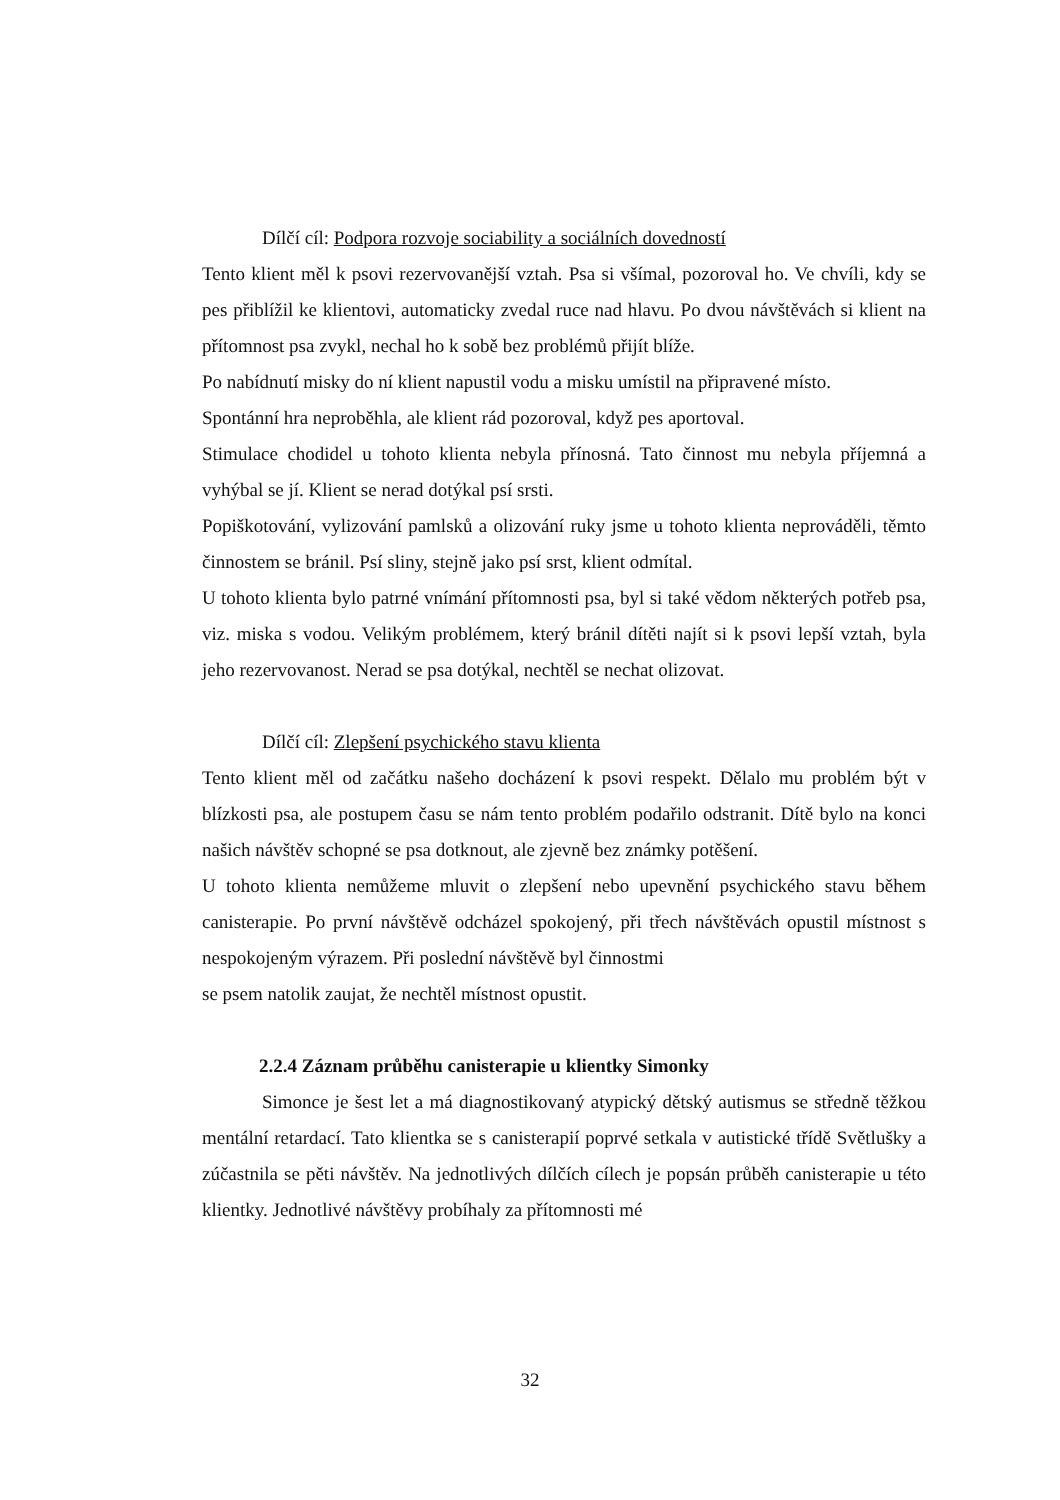Dílčí cíl: Podpora rozvoje sociability a sociálních dovedností
Tento klient měl k psovi rezervovanější vztah. Psa si všímal, pozoroval ho. Ve chvíli, kdy se pes přiblížil ke klientovi, automaticky zvedal ruce nad hlavu. Po dvou návštěvách si klient na přítomnost psa zvykl, nechal ho k sobě bez problémů přijít blíže.
Po nabídnutí misky do ní klient napustil vodu a misku umístil na připravené místo.
Spontánní hra neproběhla, ale klient rád pozoroval, když pes aportoval.
Stimulace chodidel u tohoto klienta nebyla přínosná. Tato činnost mu nebyla příjemná a vyhýbal se jí. Klient se nerad dotýkal psí srsti.
Popiškotování, vylizování pamlsků a olizování ruky jsme u tohoto klienta neprováděli, těmto činnostem se bránil. Psí sliny, stejně jako psí srst, klient odmítal.
U tohoto klienta bylo patrné vnímání přítomnosti psa, byl si také vědom některých potřeb psa, viz. miska s vodou. Velikým problémem, který bránil dítěti najít si k psovi lepší vztah, byla jeho rezervovanost. Nerad se psa dotýkal, nechtěl se nechat olizovat.
Dílčí cíl: Zlepšení psychického stavu klienta
Tento klient měl od začátku našeho docházení k psovi respekt. Dělalo mu problém být v blízkosti psa, ale postupem času se nám tento problém podařilo odstranit. Dítě bylo na konci našich návštěv schopné se psa dotknout, ale zjevně bez známky potěšení.
U tohoto klienta nemůžeme mluvit o zlepšení nebo upevnění psychického stavu během canisterapie. Po první návštěvě odcházel spokojený, při třech návštěvách opustil místnost s nespokojeným výrazem. Při poslední návštěvě byl činnostmi
se psem natolik zaujat, že nechtěl místnost opustit.
2.2.4 Záznam průběhu canisterapie u klientky Simonky
Simonce je šest let a má diagnostikovaný atypický dětský autismus se středně těžkou mentální retardací. Tato klientka se s canisterapií poprvé setkala v autistické třídě Světlušky a zúčastnila se pěti návštěv. Na jednotlivých dílčích cílech je popsán průběh canisterapie u této klientky. Jednotlivé návštěvy probíhaly za přítomnosti mé
32